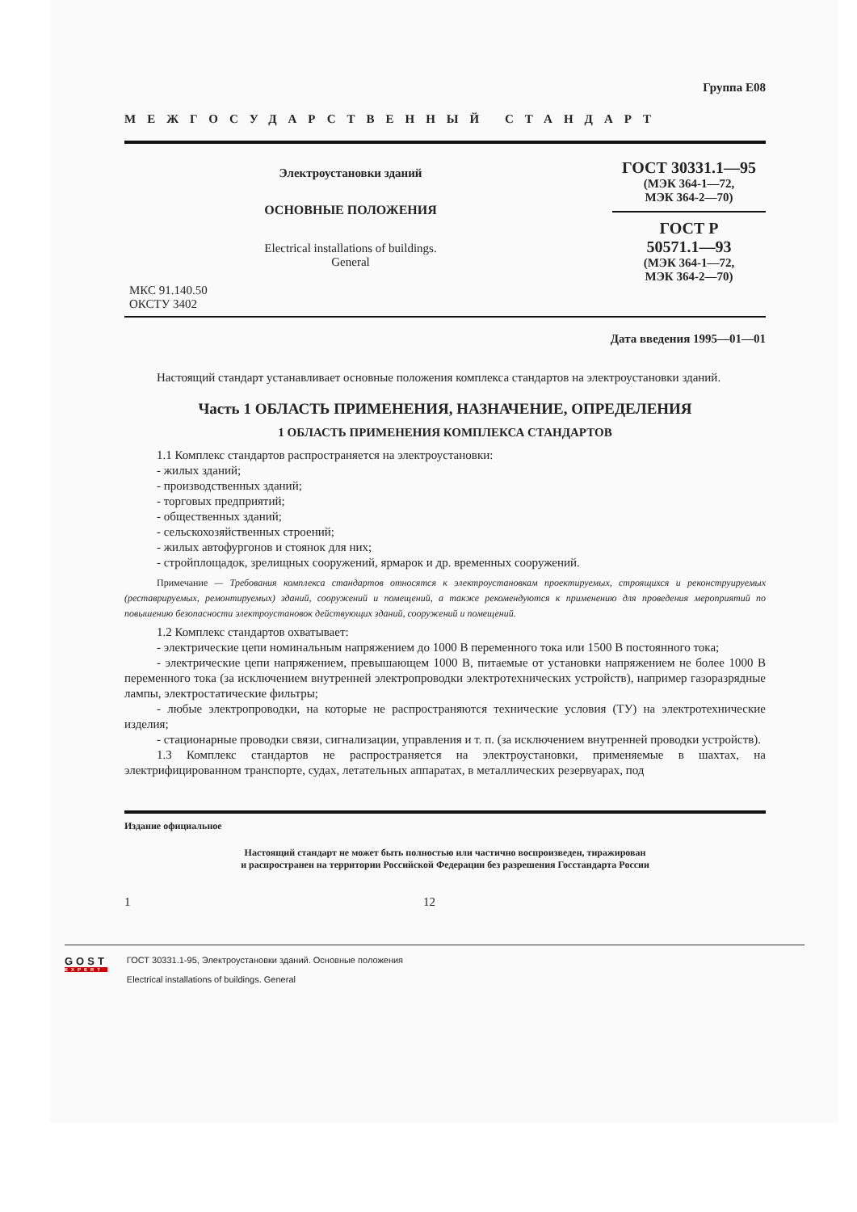Группа Е08
МЕЖГОСУДАРСТВЕННЫЙ СТАНДАРТ
Электроустановки зданий
ОСНОВНЫЕ ПОЛОЖЕНИЯ
Electrical installations of buildings.
General
ГОСТ 30331.1—95
(МЭК 364-1—72,
МЭК 364-2—70)
ГОСТ Р
50571.1—93
(МЭК 364-1—72,
МЭК 364-2—70)
МКС 91.140.50
ОКСТУ 3402
Дата введения 1995—01—01
Настоящий стандарт устанавливает основные положения комплекса стандартов на электроустановки зданий.
Часть 1 ОБЛАСТЬ ПРИМЕНЕНИЯ, НАЗНАЧЕНИЕ, ОПРЕДЕЛЕНИЯ
1 ОБЛАСТЬ ПРИМЕНЕНИЯ КОМПЛЕКСА СТАНДАРТОВ
1.1 Комплекс стандартов распространяется на электроустановки:
- жилых зданий;
- производственных зданий;
- торговых предприятий;
- общественных зданий;
- сельскохозяйственных строений;
- жилых автофургонов и стоянок для них;
- стройплощадок, зрелищных сооружений, ярмарок и др. временных сооружений.
Примечание — Требования комплекса стандартов относятся к электроустановкам проектируемых, строящихся и реконструируемых (реставрируемых, ремонтируемых) зданий, сооружений и помещений, а также рекомендуются к применению для проведения мероприятий по повышению безопасности электроустановок действующих зданий, сооружений и помещений.
1.2 Комплекс стандартов охватывает:
- электрические цепи номинальным напряжением до 1000 В переменного тока или 1500 В постоянного тока;
- электрические цепи напряжением, превышающем 1000 В, питаемые от установки напряжением не более 1000 В переменного тока (за исключением внутренней электропроводки электротехнических устройств), например газоразрядные лампы, электростатические фильтры;
- любые электропроводки, на которые не распространяются технические условия (ТУ) на электротехнические изделия;
- стационарные проводки связи, сигнализации, управления и т. п. (за исключением внутренней проводки устройств).
1.3 Комплекс стандартов не распространяется на электроустановки, применяемые в шахтах, на электрифицированном транспорте, судах, летательных аппаратах, в металлических резервуарах, под
Издание официальное
Настоящий стандарт не может быть полностью или частично воспроизведен, тиражирован
и распространен на территории Российской Федерации без разрешения Госстандарта России
1 12
GOST
EXPERT
ГОСТ 30331.1-95, Электроустановки зданий. Основные положения
Electrical installations of buildings. General